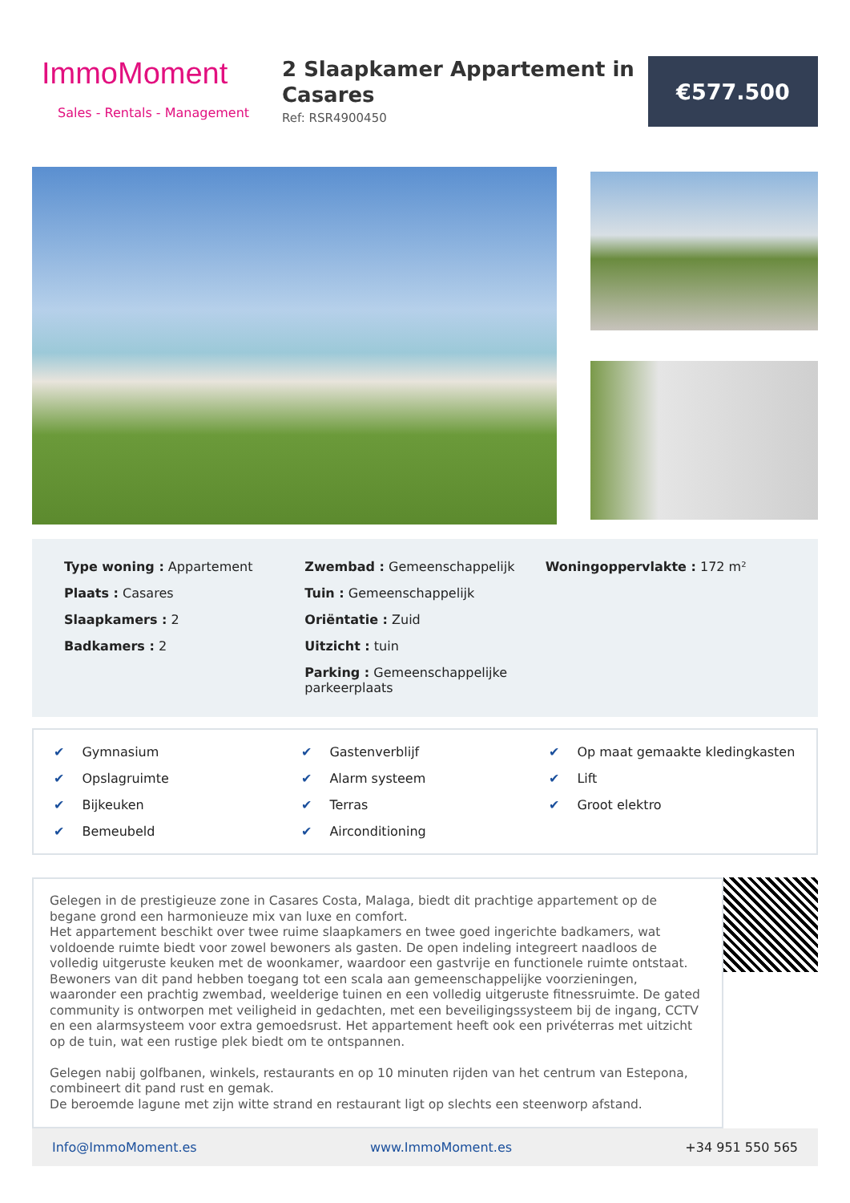ImmoMoment
Sales - Rentals - Management
2 Slaapkamer Appartement in Casares
Ref: RSR4900450
€577.500
Type woning : Appartement
Plaats : Casares
Slaapkamers : 2
Badkamers : 2
Zwembad : Gemeenschappelijk
Tuin : Gemeenschappelijk
Oriëntatie : Zuid
Uitzicht : tuin
Parking : Gemeenschappelijke parkeerplaats
Woningoppervlakte : 172 m²
✔ Gymnasium
✔ Gastenverblijf
✔ Op maat gemaakte kledingkasten
✔ Opslagruimte
✔ Alarm systeem
✔ Lift
✔ Bijkeuken
✔ Terras
✔ Groot elektro
✔ Bemeubeld
✔ Airconditioning
Gelegen in de prestigieuze zone in Casares Costa, Malaga, biedt dit prachtige appartement op de begane grond een harmonieuze mix van luxe en comfort.
Het appartement beschikt over twee ruime slaapkamers en twee goed ingerichte badkamers, wat voldoende ruimte biedt voor zowel bewoners als gasten. De open indeling integreert naadloos de volledig uitgeruste keuken met de woonkamer, waardoor een gastvrije en functionele ruimte ontstaat.
Bewoners van dit pand hebben toegang tot een scala aan gemeenschappelijke voorzieningen, waaronder een prachtig zwembad, weelderige tuinen en een volledig uitgeruste fitnessruimte. De gated community is ontworpen met veiligheid in gedachten, met een beveiligingssysteem bij de ingang, CCTV en een alarmsysteem voor extra gemoedsrust. Het appartement heeft ook een privéterras met uitzicht op de tuin, wat een rustige plek biedt om te ontspannen.
Gelegen nabij golfbanen, winkels, restaurants en op 10 minuten rijden van het centrum van Estepona, combineert dit pand rust en gemak.
De beroemde lagune met zijn witte strand en restaurant ligt op slechts een steenworp afstand.
Info@ImmoMoment.es www.ImmoMoment.es +34 951 550 565